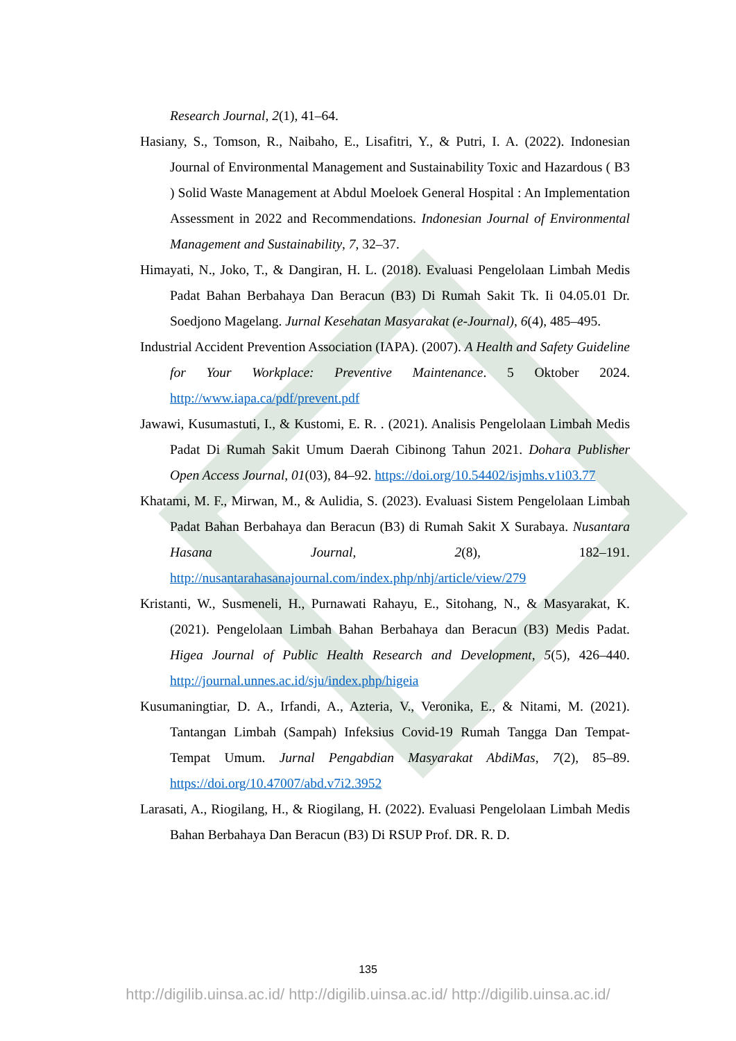Research Journal, 2(1), 41–64.
Hasiany, S., Tomson, R., Naibaho, E., Lisafitri, Y., & Putri, I. A. (2022). Indonesian Journal of Environmental Management and Sustainability Toxic and Hazardous ( B3 ) Solid Waste Management at Abdul Moeloek General Hospital : An Implementation Assessment in 2022 and Recommendations. Indonesian Journal of Environmental Management and Sustainability, 7, 32–37.
Himayati, N., Joko, T., & Dangiran, H. L. (2018). Evaluasi Pengelolaan Limbah Medis Padat Bahan Berbahaya Dan Beracun (B3) Di Rumah Sakit Tk. Ii 04.05.01 Dr. Soedjono Magelang. Jurnal Kesehatan Masyarakat (e-Journal), 6(4), 485–495.
Industrial Accident Prevention Association (IAPA). (2007). A Health and Safety Guideline for Your Workplace: Preventive Maintenance. 5 Oktober 2024. http://www.iapa.ca/pdf/prevent.pdf
Jawawi, Kusumastuti, I., & Kustomi, E. R. . (2021). Analisis Pengelolaan Limbah Medis Padat Di Rumah Sakit Umum Daerah Cibinong Tahun 2021. Dohara Publisher Open Access Journal, 01(03), 84–92. https://doi.org/10.54402/isjmhs.v1i03.77
Khatami, M. F., Mirwan, M., & Aulidia, S. (2023). Evaluasi Sistem Pengelolaan Limbah Padat Bahan Berbahaya dan Beracun (B3) di Rumah Sakit X Surabaya. Nusantara Hasana Journal, 2(8), 182–191. http://nusantarahasanajournal.com/index.php/nhj/article/view/279
Kristanti, W., Susmeneli, H., Purnawati Rahayu, E., Sitohang, N., & Masyarakat, K. (2021). Pengelolaan Limbah Bahan Berbahaya dan Beracun (B3) Medis Padat. Higea Journal of Public Health Research and Development, 5(5), 426–440. http://journal.unnes.ac.id/sju/index.php/higeia
Kusumaningtiar, D. A., Irfandi, A., Azteria, V., Veronika, E., & Nitami, M. (2021). Tantangan Limbah (Sampah) Infeksius Covid-19 Rumah Tangga Dan Tempat-Tempat Umum. Jurnal Pengabdian Masyarakat AbdiMas, 7(2), 85–89. https://doi.org/10.47007/abd.v7i2.3952
Larasati, A., Riogilang, H., & Riogilang, H. (2022). Evaluasi Pengelolaan Limbah Medis Bahan Berbahaya Dan Beracun (B3) Di RSUP Prof. DR. R. D.
135
http://digilib.uinsa.ac.id/ http://digilib.uinsa.ac.id/ http://digilib.uinsa.ac.id/